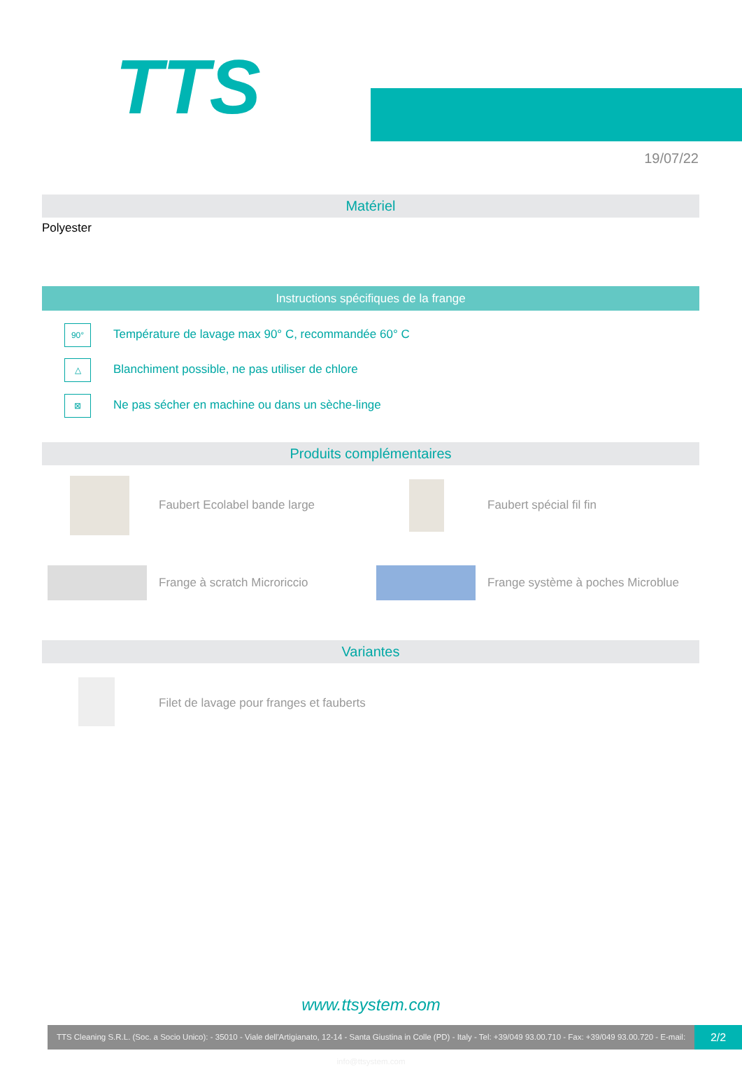TTS
19/07/22
Matériel
Polyester
Instructions spécifiques de la frange
90°
Température de lavage max 90° C, recommandée 60° C
△
Blanchiment possible, ne pas utiliser de chlore
⊠
Ne pas sécher en machine ou dans un sèche-linge
Produits complémentaires
Faubert Ecolabel bande large Faubert spécial fil fin
Frange à scratch Microriccio
Frange système à poches Microblue
Variantes
Filet de lavage pour franges et fauberts
www.ttsystem.com
TTS Cleaning S.R.L. (Soc. a Socio Unico): - 35010 - Viale dell'Artigianato, 12-14 - Santa Giustina in Colle (PD) - Italy - Tel: +39/049 93.00.710 - Fax: +39/049 93.00.720 - E-mail: info@ttsystem.com
2/2